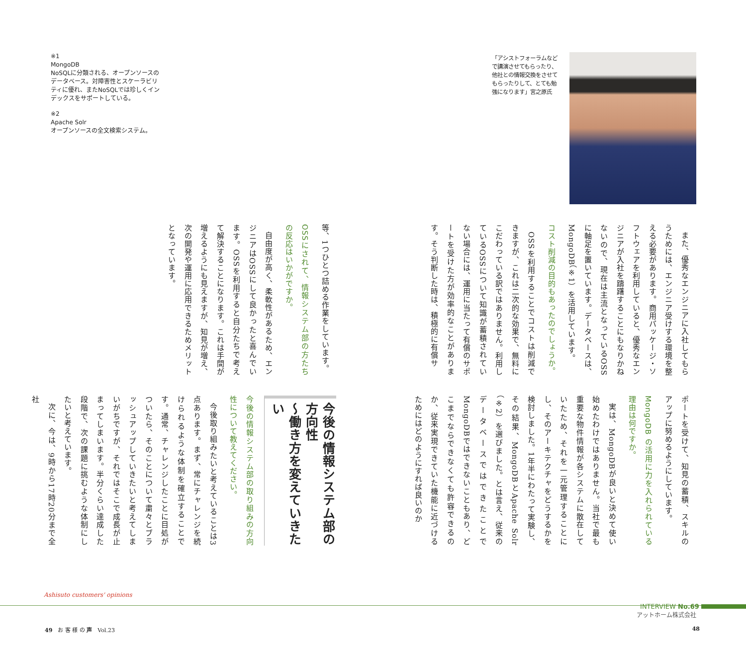「アシストフォーラムなどで講演させてもらったり、他社との情報交換をさせてもらったりして、とても勉強になります」宮之原氏
また、優秀なエンジニアに入社してもらうためには、エンジニア受けする環境を整える必要があります。商用パッケージ・ソフトウェアを利用していると、優秀なエンジニアが入社を躊躇することにもなりかねないので、現在は主流となっているOSSに軸足を置いています。データベースは、MongoDB（※1）を活用しています。
コスト削減の目的もあったのでしょうか。
OSSを利用することでコストは削減できますが、これは二次的な効果で、無料にこだわっている訳ではありません。利用しているOSSについて知識が蓄積されていない場合には、運用に当たって有償のサポートを受けた方が効率的なことがあります。そう判断した時は、積極的に有償サ
ポートを受けて、知見の蓄積、スキルのアップに努めるようにしています。
MongoDB の活用に力を入れられている理由は何ですか。
実は、MongoDBが良いと決めて使い始めたわけではありません。当社で最も重要な物件情報が各システムに散在していたため、それを一元管理することにし、そのアーキテクチャをどうするかを検討しました。1年半にわたって実験し、その結果、MongoDBとApache Solr（※2）を選びました。とは言え、従来のデータベースではできたことでMongoDBではできないこともあり、どこまでならできなくても許容できるのか、従来実現できていた機能に近づけるためにはどのようにすれば良いのか
※1
MongoDB
NoSQLに分類される、オープンソースのデータベース。対障害性とスケーラビリティに優れ、またNoSQLでは珍しくインデックスをサポートしている。
※2
Apache Solr
オープンソースの全文検索システム。
等、1つひとつ詰める作業をしています。
OSSにされて、情報システム部の方たちの反応はいかがですか。
自由度が高く、柔軟性があるため、エンジニアはOSSにして良かったと喜んでいます。OSSを利用すると自分たちで考えて解決することになります。これは手間が増えるようにも見えますが、知見が増え、次の開発や運用に応用できるためメリットとなっています。
今後の情報システム部の方向性
～働き方を変えていきたい
今後の情報システム部の取り組みの方向性について教えてください。
今後取り組みたいと考えていることは3点あります。まず、常にチャレンジを続けられるような体制を確立することです。通常、チャレンジしたことに目処がついたら、そのことについて粛々とブラッシュアップしていきたいと考えてしまいがちですが、それではそこで成長が止まってしまいます。半分くらい達成した段階で、次の課題に挑むような体制にしたいと考えています。
次に、今は、9時から17時20分まで全社
Ashisuto customers' opinions
INTERVIEW No.69
アットホーム株式会社
49　お 客 様 の 声　Vol.23 48